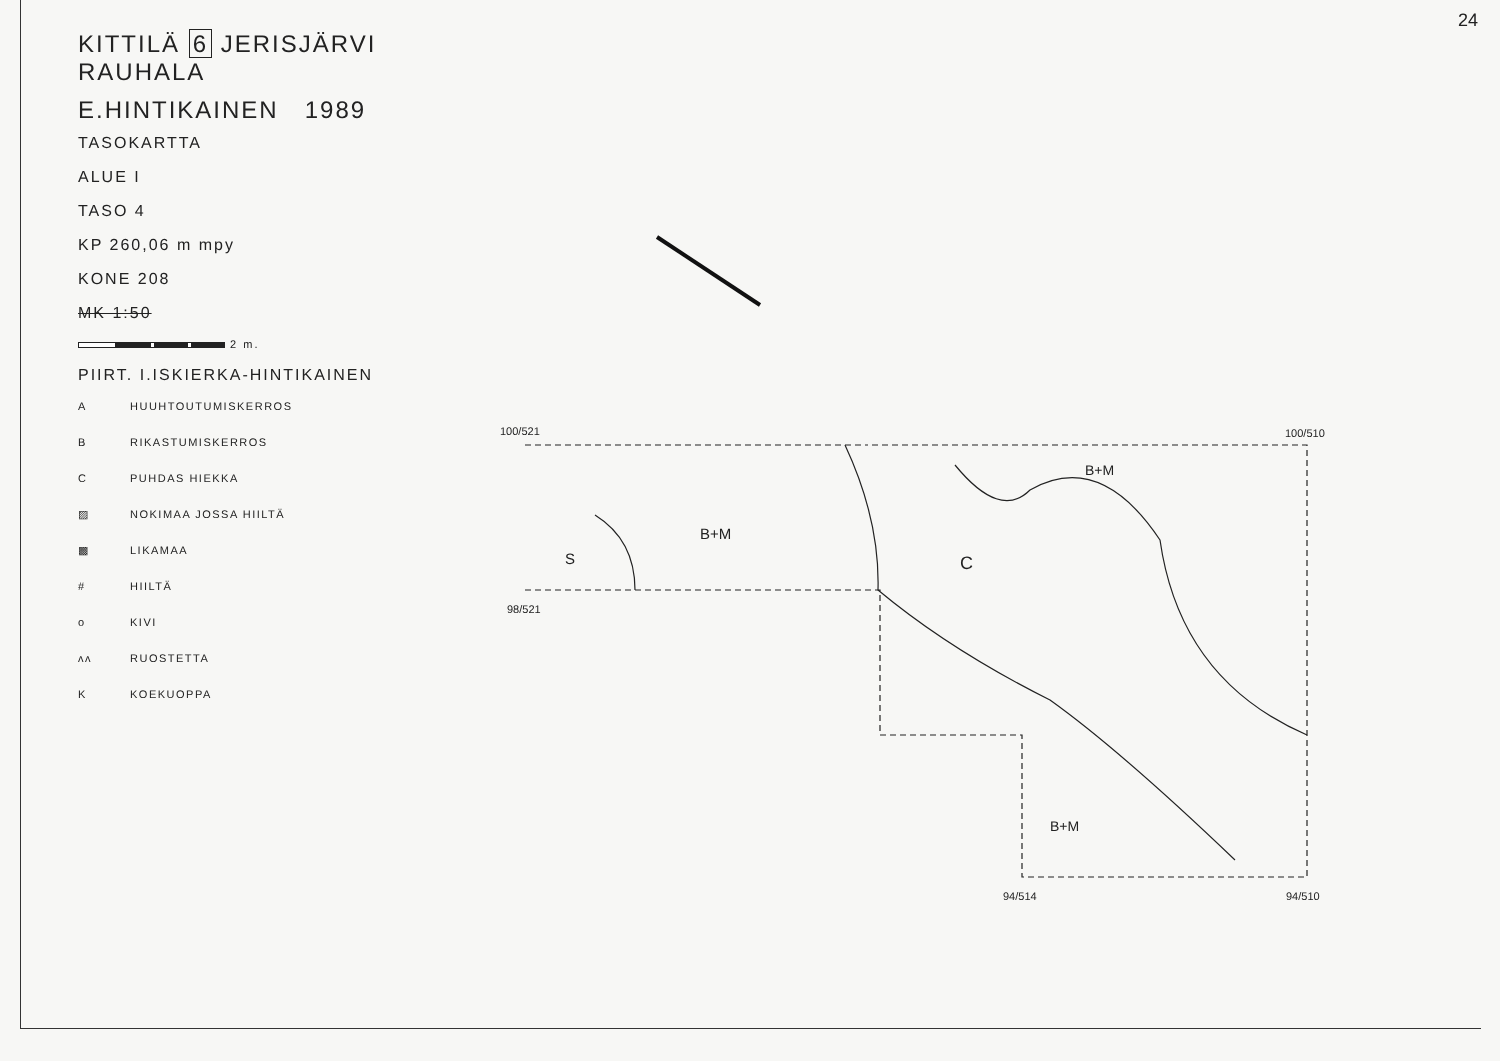24
KITTILÄ 6 JERISJÄRVI RAUHALA
E.HINTIKAINEN 1989
TASOKARTTA
ALUE I
TASO 4
KP 260,06 m mpy
KONE 208
MK 1:50
2 m.
PIIRT. I.ISKIERKA-HINTIKAINEN
A HUUHTOUTUMISKERROS
B RIKASTUMISKERROS
C PUHDAS HIEKKA
▨ NOKIMAA JOSSA HIILTÄ
▩ LIKAMAA
# HIILTÄ
o KIVI
ʌʌ RUOSTETTA
K KOEKUOPPA
100/521 100/510
98/521
94/514 94/510
S
B+M
C
B+M
B+M